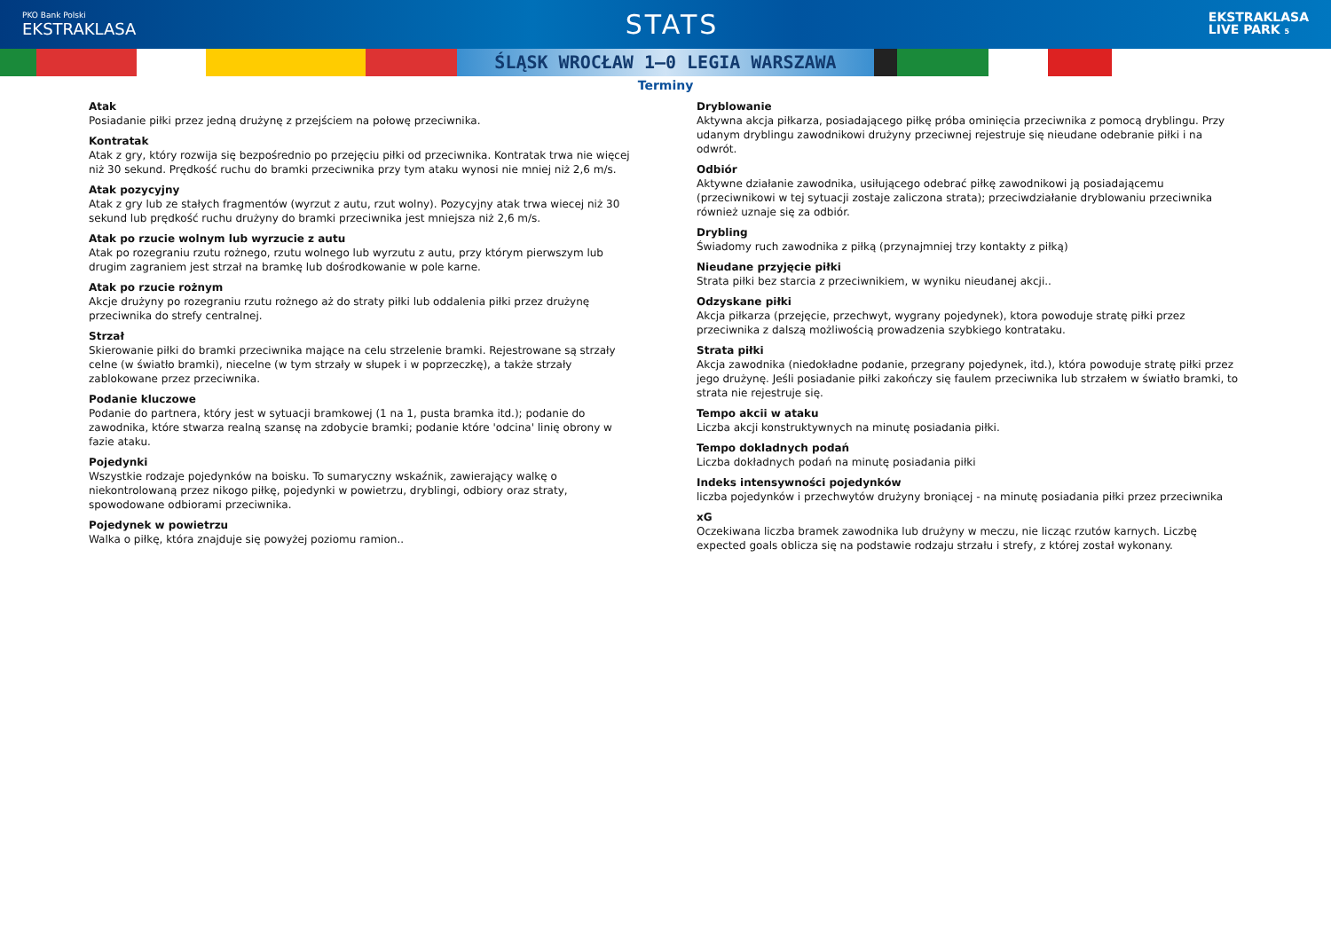PKO Bank Polski
EKSTRAKLASA
STATS
EKSTRAKLASA
LIVE PARK 5
ŚLĄSK WROCŁAW 1–0 LEGIA WARSZAWA
Terminy
Atak
Posiadanie piłki przez jedną drużynę z przejściem na połowę przeciwnika.
Kontratak
Atak z gry, który rozwija się bezpośrednio po przejęciu piłki od przeciwnika. Kontratak trwa nie więcej niż 30 sekund. Prędkość ruchu do bramki przeciwnika przy tym ataku wynosi nie mniej niż 2,6 m/s.
Atak pozycyjny
Atak z gry lub ze stałych fragmentów (wyrzut z autu, rzut wolny). Pozycyjny atak trwa wiecej niż 30 sekund lub prędkość ruchu drużyny do bramki przeciwnika jest mniejsza niż 2,6 m/s.
Atak po rzucie wolnym lub wyrzucie z autu
Atak po rozegraniu rzutu rożnego, rzutu wolnego lub wyrzutu z autu, przy którym pierwszym lub drugim zagraniem jest strzał na bramkę lub dośrodkowanie w pole karne.
Atak po rzucie rożnym
Akcje drużyny po rozegraniu rzutu rożnego aż do straty piłki lub oddalenia piłki przez drużynę przeciwnika do strefy centralnej.
Strzał
Skierowanie piłki do bramki przeciwnika mające na celu strzelenie bramki. Rejestrowane są strzały celne (w światło bramki), niecelne (w tym strzały w słupek i w poprzeczkę), a także strzały zablokowane przez przeciwnika.
Podanie kluczowe
Podanie do partnera, który jest w sytuacji bramkowej (1 na 1, pusta bramka itd.); podanie do zawodnika, które stwarza realną szansę na zdobycie bramki; podanie które 'odcina' linię obrony w fazie ataku.
Pojedynki
Wszystkie rodzaje pojedynków na boisku. To sumaryczny wskaźnik, zawierający walkę o niekontrolowaną przez nikogo piłkę, pojedynki w powietrzu, dryblingi, odbiory oraz straty, spowodowane odbiorami przeciwnika.
Pojedynek w powietrzu
Walka o piłkę, która znajduje się powyżej poziomu ramion..
Dryblowanie
Aktywna akcja piłkarza, posiadającego piłkę próba ominięcia przeciwnika z pomocą dryblingu. Przy udanym dryblingu zawodnikowi drużyny przeciwnej rejestruje się nieudane odebranie piłki i na odwrót.
Odbiór
Aktywne działanie zawodnika, usiłującego odebrać piłkę zawodnikowi ją posiadającemu (przeciwnikowi w tej sytuacji zostaje zaliczona strata); przeciwdziałanie dryblowaniu przeciwnika również uznaje się za odbiór.
Drybling
Świadomy ruch zawodnika z piłką (przynajmniej trzy kontakty z piłką)
Nieudane przyjęcie piłki
Strata piłki bez starcia z przeciwnikiem, w wyniku nieudanej akcji..
Odzyskane piłki
Akcja piłkarza (przejęcie, przechwyt, wygrany pojedynek), ktora powoduje stratę piłki przez przeciwnika z dalszą możliwością prowadzenia szybkiego kontrataku.
Strata piłki
Akcja zawodnika (niedokładne podanie, przegrany pojedynek, itd.), która powoduje stratę piłki przez jego drużynę. Jeśli posiadanie piłki zakończy się faulem przeciwnika lub strzałem w światło bramki, to strata nie rejestruje się.
Tempo akcii w ataku
Liczba akcji konstruktywnych na minutę posiadania piłki.
Tempo dokladnych podań
Liczba dokładnych podań na minutę posiadania piłki
Indeks intensywności pojedynków
liczba pojedynków i przechwytów drużyny broniącej - na minutę posiadania piłki przez przeciwnika
xG
Oczekiwana liczba bramek zawodnika lub drużyny w meczu, nie licząc rzutów karnych. Liczbę expected goals oblicza się na podstawie rodzaju strzału i strefy, z której został wykonany.